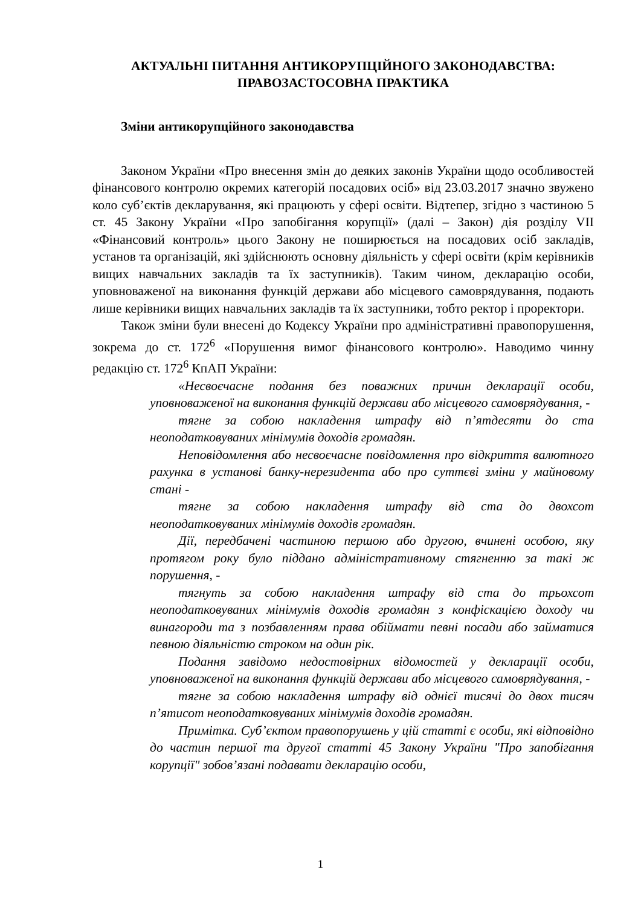АКТУАЛЬНІ ПИТАННЯ АНТИКОРУПЦІЙНОГО ЗАКОНОДАВСТВА:
ПРАВОЗАСТОСОВНА ПРАКТИКА
Зміни антикорупційного законодавства
Законом України «Про внесення змін до деяких законів України щодо особливостей фінансового контролю окремих категорій посадових осіб» від 23.03.2017 значно звужено коло суб’єктів декларування, які працюють у сфері освіти. Відтепер, згідно з частиною 5 ст. 45 Закону України «Про запобігання корупції» (далі – Закон) дія розділу VII «Фінансовий контроль» цього Закону не поширюється на посадових осіб закладів, установ та організацій, які здійснюють основну діяльність у сфері освіти (крім керівників вищих навчальних закладів та їх заступників). Таким чином, декларацію особи, уповноваженої на виконання функцій держави або місцевого самоврядування, подають лише керівники вищих навчальних закладів та їх заступники, тобто ректор і проректори.
Також зміни були внесені до Кодексу України про адміністративні правопорушення, зокрема до ст. 172<sup>6</sup> «Порушення вимог фінансового контролю». Наводимо чинну редакцію ст. 172<sup>6</sup> КпАП України:
«Несвоєчасне подання без поважних причин декларації особи, уповноваженої на виконання функцій держави або місцевого самоврядування, -
тягне за собою накладення штрафу від п’ятдесяти до ста неоподатковуваних мінімумів доходів громадян.
Неповідомлення або несвоєчасне повідомлення про відкриття валютного рахунка в установі банку-нерезидента або про суттєві зміни у майновому стані -
тягне за собою накладення штрафу від ста до двохсот неоподатковуваних мінімумів доходів громадян.
Дії, передбачені частиною першою або другою, вчинені особою, яку протягом року було піддано адміністративному стягненню за такі ж порушення, -
тягнуть за собою накладення штрафу від ста до трьохсот неоподатковуваних мінімумів доходів громадян з конфіскацією доходу чи винагороди та з позбавленням права обіймати певні посади або займатися певною діяльністю строком на один рік.
Подання завідомо недостовірних відомостей у декларації особи, уповноваженої на виконання функцій держави або місцевого самоврядування, -
тягне за собою накладення штрафу від однієї тисячі до двох тисяч п’ятисот неоподатковуваних мінімумів доходів громадян.
Примітка. Суб’єктом правопорушень у цій статті є особи, які відповідно до частин першої та другої статті 45 Закону України "Про запобігання корупції" зобов’язані подавати декларацію особи,
1